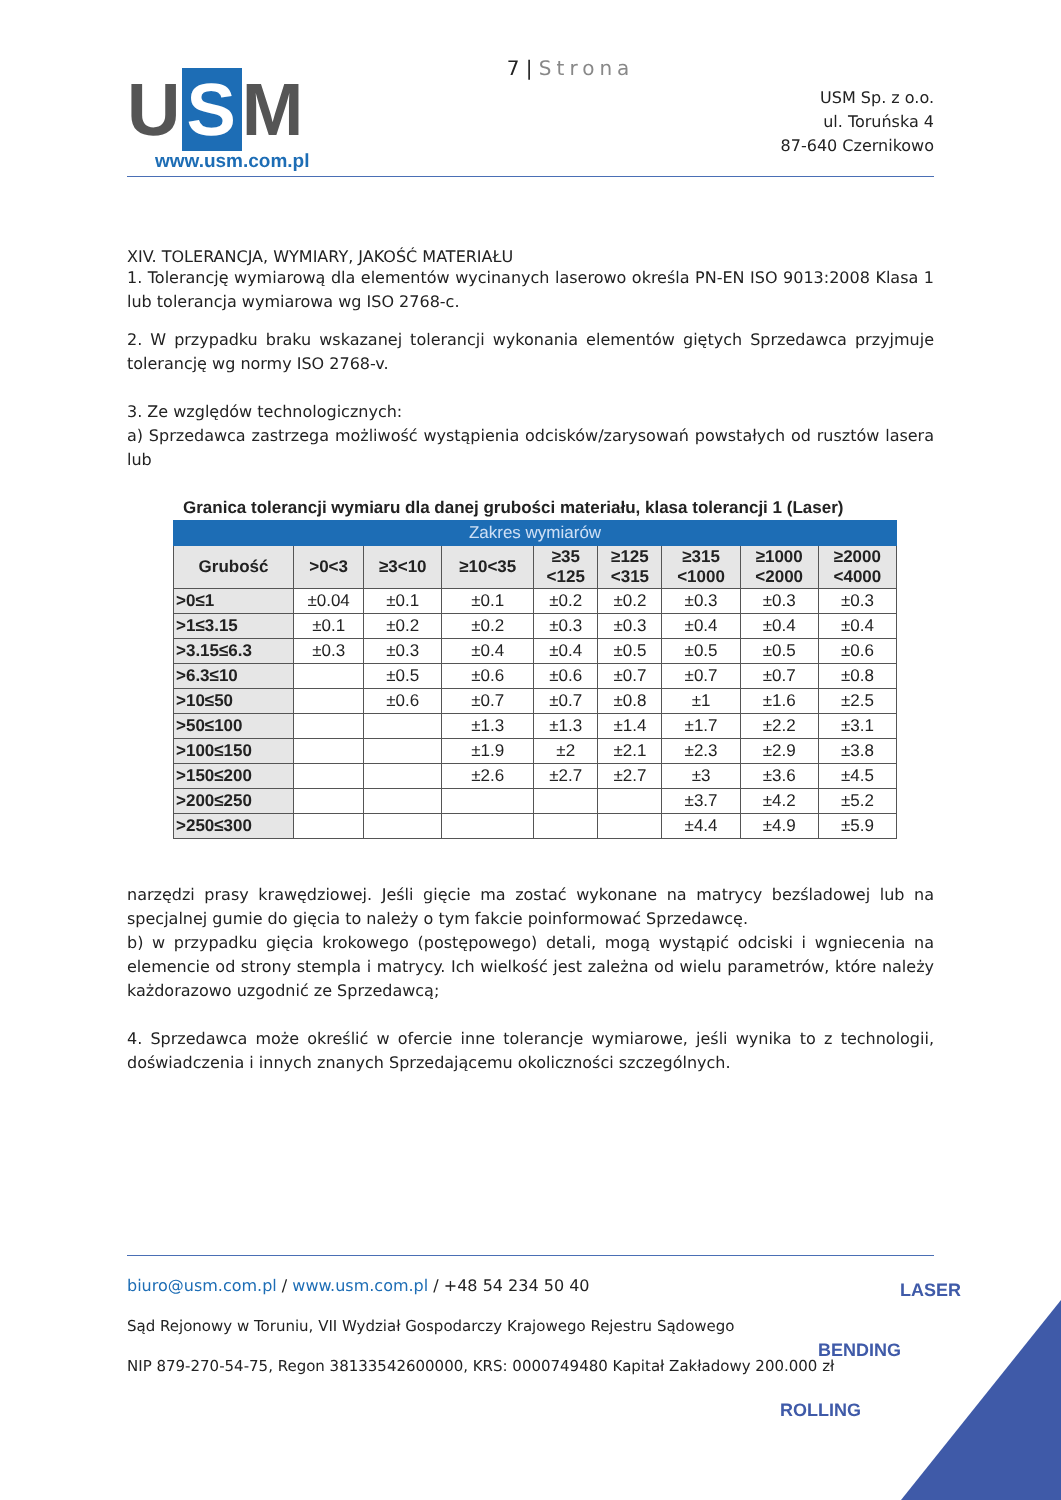7 | Strona
U S M
www.usm.com.pl
USM Sp. z o.o.
ul. Toruńska 4
87-640 Czernikowo
XIV. TOLERANCJA, WYMIARY, JAKOŚĆ MATERIAŁU
1. Tolerancję wymiarową dla elementów wycinanych laserowo określa PN-EN ISO 9013:2008 Klasa 1 lub tolerancja wymiarowa wg ISO 2768-c.
2. W przypadku braku wskazanej tolerancji wykonania elementów giętych Sprzedawca przyjmuje tolerancję wg normy ISO 2768-v.
3. Ze względów technologicznych:
a) Sprzedawca zastrzega możliwość wystąpienia odcisków/zarysowań powstałych od rusztów lasera lub
Granica tolerancji wymiaru dla danej grubości materiału, klasa tolerancji 1 (Laser)
| Zakres wymiarów | | | | | | | | |
| --- | --- | --- | --- | --- | --- | --- | --- | --- |
| Grubość | >0<3 | ≥3<10 | ≥10<35 | ≥35 <125 | ≥125 <315 | ≥315 <1000 | ≥1000 <2000 | ≥2000 <4000 |
| >0≤1 | ±0.04 | ±0.1 | ±0.1 | ±0.2 | ±0.2 | ±0.3 | ±0.3 | ±0.3 |
| >1≤3.15 | ±0.1 | ±0.2 | ±0.2 | ±0.3 | ±0.3 | ±0.4 | ±0.4 | ±0.4 |
| >3.15≤6.3 | ±0.3 | ±0.3 | ±0.4 | ±0.4 | ±0.5 | ±0.5 | ±0.5 | ±0.6 |
| >6.3≤10 | | ±0.5 | ±0.6 | ±0.6 | ±0.7 | ±0.7 | ±0.7 | ±0.8 |
| >10≤50 | | ±0.6 | ±0.7 | ±0.7 | ±0.8 | ±1 | ±1.6 | ±2.5 |
| >50≤100 | | | ±1.3 | ±1.3 | ±1.4 | ±1.7 | ±2.2 | ±3.1 |
| >100≤150 | | | ±1.9 | ±2 | ±2.1 | ±2.3 | ±2.9 | ±3.8 |
| >150≤200 | | | ±2.6 | ±2.7 | ±2.7 | ±3 | ±3.6 | ±4.5 |
| >200≤250 | | | | | | ±3.7 | ±4.2 | ±5.2 |
| >250≤300 | | | | | | ±4.4 | ±4.9 | ±5.9 |
narzędzi prasy krawędziowej. Jeśli gięcie ma zostać wykonane na matrycy bezśladowej lub na specjalnej gumie do gięcia to należy o tym fakcie poinformować Sprzedawcę.
b) w przypadku gięcia krokowego (postępowego) detali, mogą wystąpić odciski i wgniecenia na elemencie od strony stempla i matrycy. Ich wielkość jest zależna od wielu parametrów, które należy każdorazowo uzgodnić ze Sprzedawcą;
4. Sprzedawca może określić w ofercie inne tolerancje wymiarowe, jeśli wynika to z technologii, doświadczenia i innych znanych Sprzedającemu okoliczności szczególnych.
biuro@usm.com.pl / www.usm.com.pl / +48 54 234 50 40
Sąd Rejonowy w Toruniu, VII Wydział Gospodarczy Krajowego Rejestru Sądowego
NIP 879-270-54-75, Regon 38133542600000, KRS: 0000749480 Kapitał Zakładowy 200.000 zł
LASER
BENDING
ROLLING